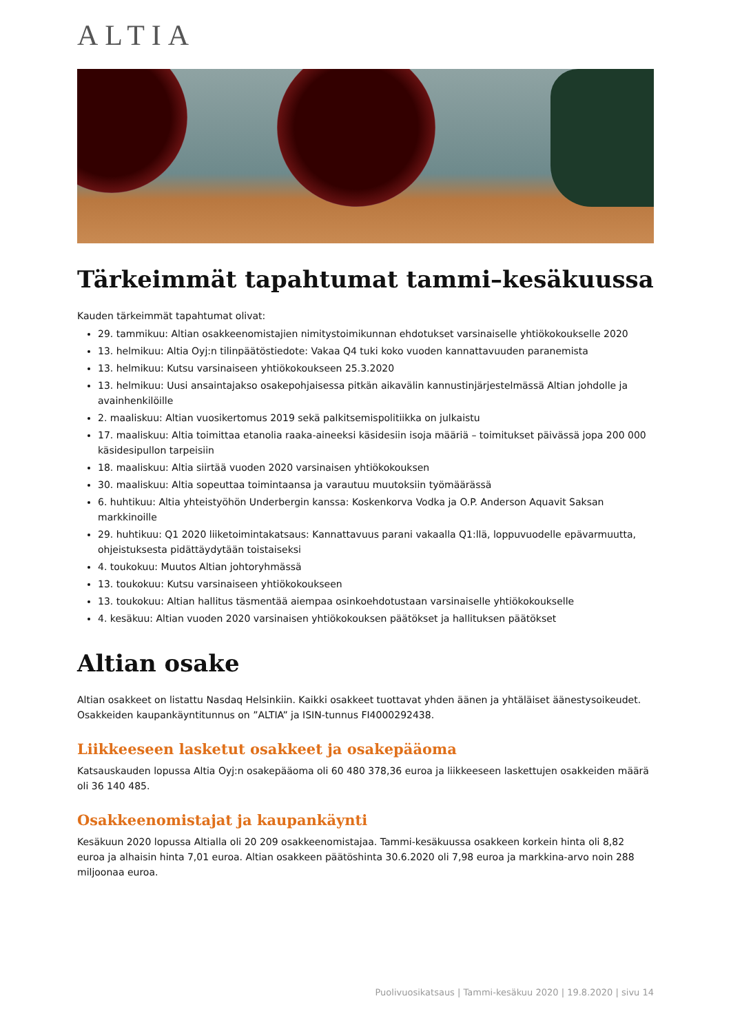ALTIA
Tärkeimmät tapahtumat tammi–kesäkuussa
Kauden tärkeimmät tapahtumat olivat:
29. tammikuu: Altian osakkeenomistajien nimitystoimikunnan ehdotukset varsinaiselle yhtiökokoukselle 2020
13. helmikuu: Altia Oyj:n tilinpäätöstiedote: Vakaa Q4 tuki koko vuoden kannattavuuden paranemista
13. helmikuu: Kutsu varsinaiseen yhtiökokoukseen 25.3.2020
13. helmikuu: Uusi ansaintajakso osakepohjaisessa pitkän aikavälin kannustinjärjestelmässä Altian johdolle ja avainhenkilöille
2. maaliskuu: Altian vuosikertomus 2019 sekä palkitsemispolitiikka on julkaistu
17. maaliskuu: Altia toimittaa etanolia raaka-aineeksi käsidesiin isoja määriä – toimitukset päivässä jopa 200 000 käsidesipullon tarpeisiin
18. maaliskuu: Altia siirtää vuoden 2020 varsinaisen yhtiökokouksen
30. maaliskuu: Altia sopeuttaa toimintaansa ja varautuu muutoksiin työmäärässä
6. huhtikuu: Altia yhteistyöhön Underbergin kanssa: Koskenkorva Vodka ja O.P. Anderson Aquavit Saksan markkinoille
29. huhtikuu: Q1 2020 liiketoimintakatsaus: Kannattavuus parani vakaalla Q1:llä, loppuvuodelle epävarmuutta, ohjeistuksesta pidättäydytään toistaiseksi
4. toukokuu: Muutos Altian johtoryhmässä
13. toukokuu: Kutsu varsinaiseen yhtiökokoukseen
13. toukokuu: Altian hallitus täsmentää aiempaa osinkoehdotustaan varsinaiselle yhtiökokoukselle
4. kesäkuu: Altian vuoden 2020 varsinaisen yhtiökokouksen päätökset ja hallituksen päätökset
Altian osake
Altian osakkeet on listattu Nasdaq Helsinkiin. Kaikki osakkeet tuottavat yhden äänen ja yhtäläiset äänestysoikeudet. Osakkeiden kaupankäyntitunnus on ”ALTIA” ja ISIN-tunnus FI4000292438.
Liikkeeseen lasketut osakkeet ja osakepääoma
Katsauskauden lopussa Altia Oyj:n osakepääoma oli 60 480 378,36 euroa ja liikkeeseen laskettujen osakkeiden määrä oli 36 140 485.
Osakkeenomistajat ja kaupankäynti
Kesäkuun 2020 lopussa Altialla oli 20 209 osakkeenomistajaa. Tammi-kesäkuussa osakkeen korkein hinta oli 8,82 euroa ja alhaisin hinta 7,01 euroa. Altian osakkeen päätöshinta 30.6.2020 oli 7,98 euroa ja markkina-arvo noin 288 miljoonaa euroa.
Puolivuosikatsaus | Tammi-kesäkuu 2020 | 19.8.2020 | sivu 14